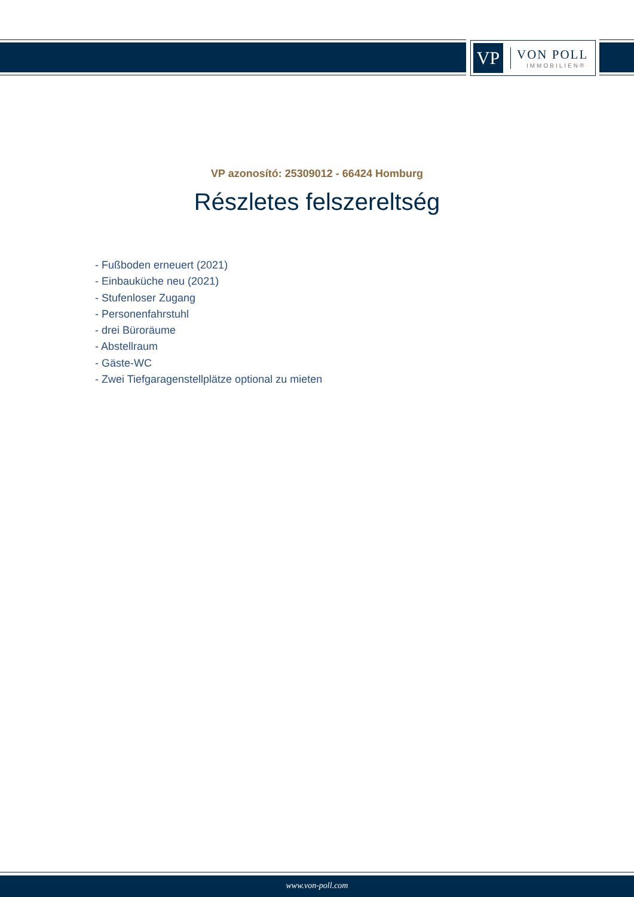VP
VON POLL
IMMOBILIEN®
VP azonosító: 25309012 - 66424 Homburg
Részletes felszereltség
- Fußboden erneuert (2021)
- Einbauküche neu (2021)
- Stufenloser Zugang
- Personenfahrstuhl
- drei Büroräume
- Abstellraum
- Gäste-WC
- Zwei Tiefgaragenstellplätze optional zu mieten
www.von-poll.com